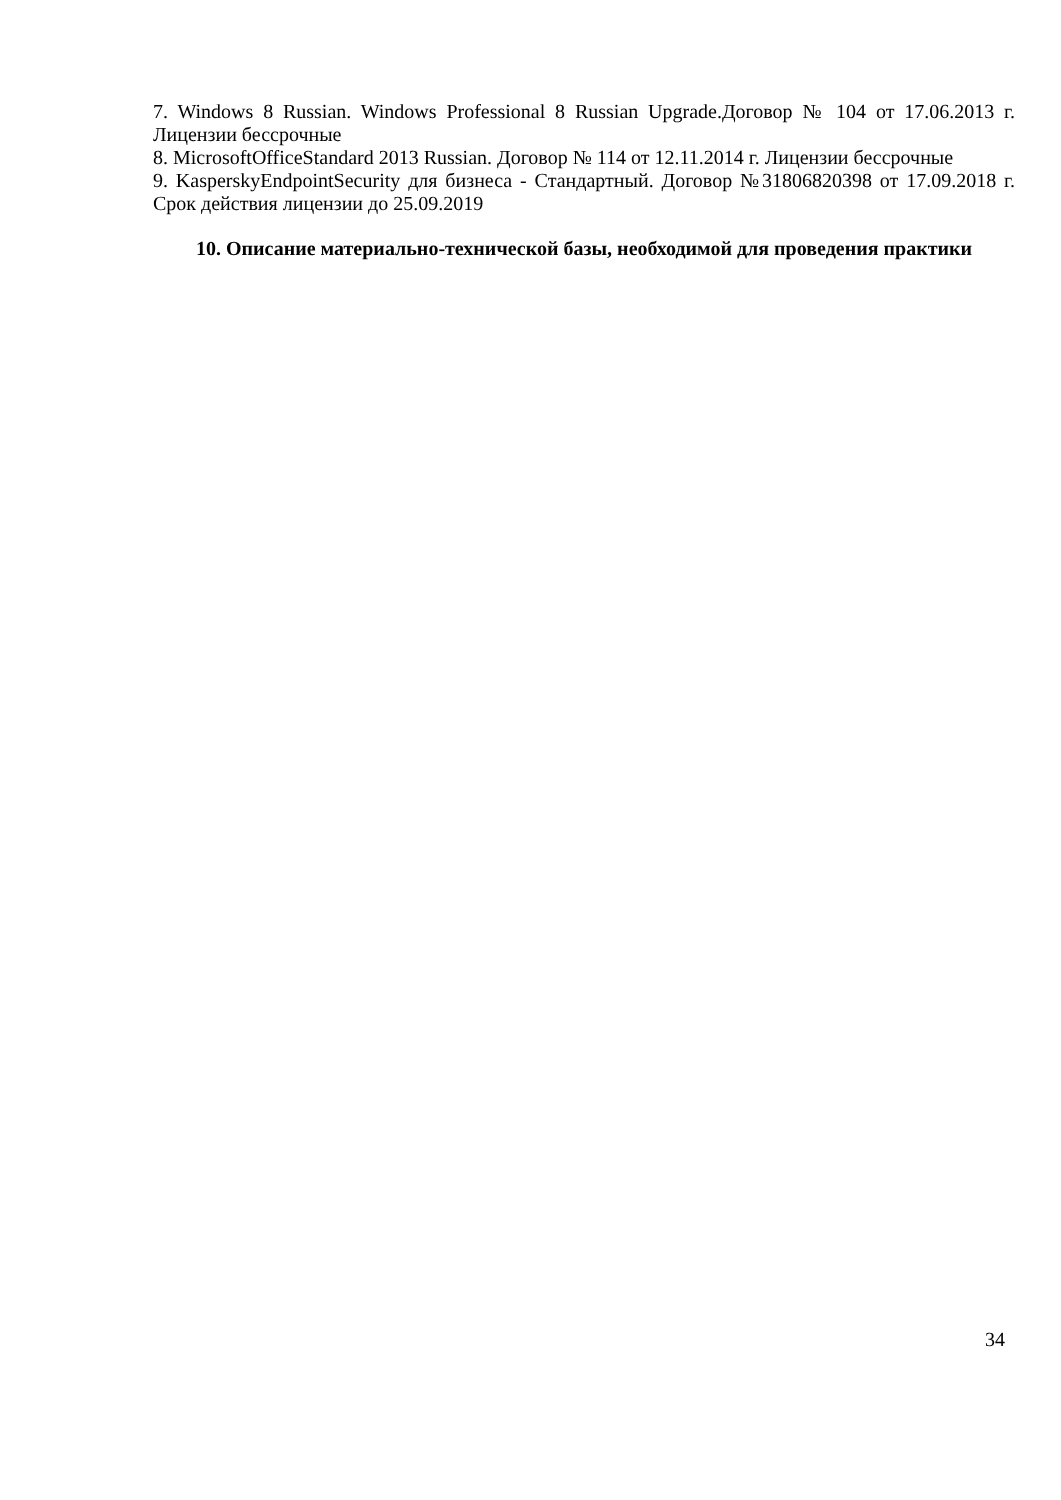7. Windows 8 Russian. Windows Professional 8 Russian Upgrade.Договор № 104 от 17.06.2013 г. Лицензии бессрочные
8. MicrosoftOfficeStandard 2013 Russian. Договор № 114 от 12.11.2014 г. Лицензии бессрочные
9. KasperskyEndpointSecurity для бизнеса - Стандартный. Договор №31806820398 от 17.09.2018 г. Срок действия лицензии до 25.09.2019
10. Описание материально-технической базы, необходимой для проведения практики
34